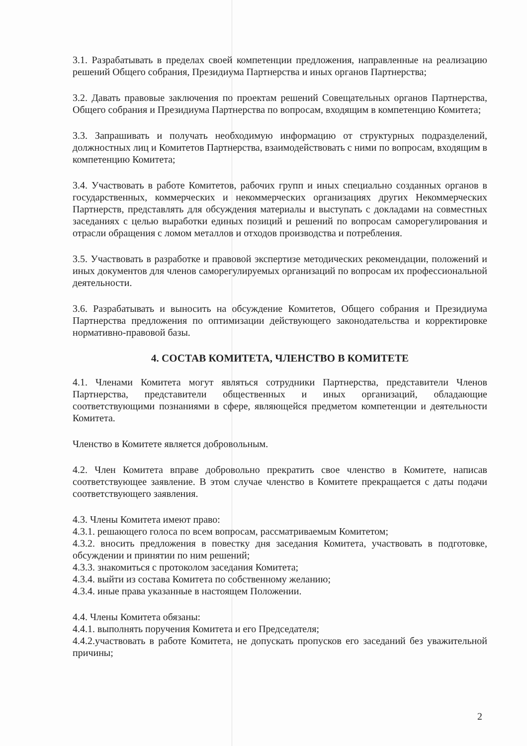3.1. Разрабатывать в пределах своей компетенции предложения, направленные на реализацию решений Общего собрания, Президиума Партнерства и иных органов Партнерства;
3.2. Давать правовые заключения по проектам решений Совещательных органов Партнерства, Общего собрания и Президиума Партнерства по вопросам, входящим в компетенцию Комитета;
3.3. Запрашивать и получать необходимую информацию от структурных подразделений, должностных лиц и Комитетов Партнерства, взаимодействовать с ними по вопросам, входящим в компетенцию Комитета;
3.4. Участвовать в работе Комитетов, рабочих групп и иных специально созданных органов в государственных, коммерческих и некоммерческих организациях других Некоммерческих Партнерств, представлять для обсуждения материалы и выступать с докладами на совместных заседаниях с целью выработки единых позиций и решений по вопросам саморегулирования и отрасли обращения с ломом металлов и отходов производства и потребления.
3.5. Участвовать в разработке и правовой экспертизе методических рекомендации, положений и иных документов для членов саморегулируемых организаций по вопросам их профессиональной деятельности.
3.6. Разрабатывать и выносить на обсуждение Комитетов, Общего собрания и Президиума Партнерства предложения по оптимизации действующего законодательства и корректировке нормативно-правовой базы.
4. СОСТАВ КОМИТЕТА, ЧЛЕНСТВО В КОМИТЕТЕ
4.1. Членами Комитета могут являться сотрудники Партнерства, представители Членов Партнерства, представители общественных и иных организаций, обладающие соответствующими познаниями в сфере, являющейся предметом компетенции и деятельности Комитета.
Членство в Комитете является добровольным.
4.2. Член Комитета вправе добровольно прекратить свое членство в Комитете, написав соответствующее заявление. В этом случае членство в Комитете прекращается с даты подачи соответствующего заявления.
4.3. Члены Комитета имеют право:
4.3.1. решающего голоса по всем вопросам, рассматриваемым Комитетом;
4.3.2. вносить предложения в повестку дня заседания Комитета, участвовать в подготовке, обсуждении и принятии по ним решений;
4.3.3. знакомиться с протоколом заседания Комитета;
4.3.4. выйти из состава Комитета по собственному желанию;
4.3.4. иные права указанные в настоящем Положении.
4.4. Члены Комитета обязаны:
4.4.1. выполнять поручения Комитета и его Председателя;
4.4.2.участвовать в работе Комитета, не допускать пропусков его заседаний без уважительной причины;
2